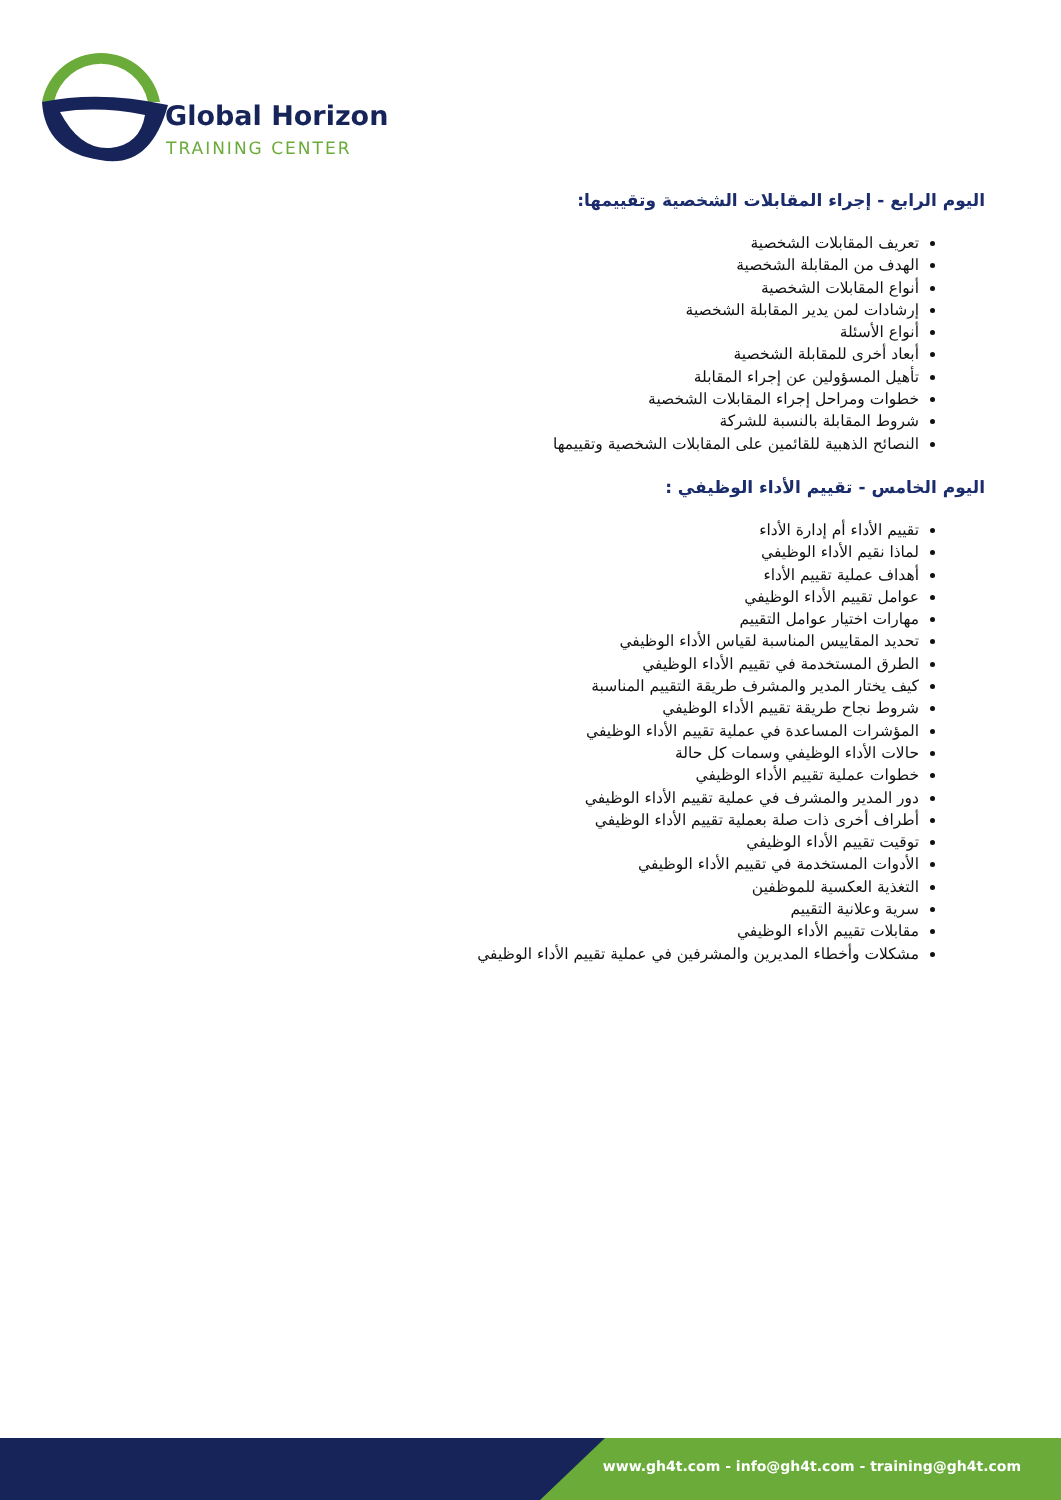Global Horizon
TRAINING CENTER
اليوم الرابع - إجراء المقابلات الشخصية وتقييمها:
تعريف المقابلات الشخصية
الهدف من المقابلة الشخصية
أنواع المقابلات الشخصية
إرشادات لمن يدير المقابلة الشخصية
أنواع الأسئلة
أبعاد أخرى للمقابلة الشخصية
تأهيل المسؤولين عن إجراء المقابلة
خطوات ومراحل إجراء المقابلات الشخصية
شروط المقابلة بالنسبة للشركة
النصائح الذهبية للقائمين على المقابلات الشخصية وتقييمها
اليوم الخامس - تقييم الأداء الوظيفي :
تقييم الأداء أم إدارة الأداء
لماذا نقيم الأداء الوظيفي
أهداف عملية تقييم الأداء
عوامل تقييم الأداء الوظيفي
مهارات اختيار عوامل التقييم
تحديد المقاييس المناسبة لقياس الأداء الوظيفي
الطرق المستخدمة في تقييم الأداء الوظيفي
كيف يختار المدير والمشرف طريقة التقييم المناسبة
شروط نجاح طريقة تقييم الأداء الوظيفي
المؤشرات المساعدة في عملية تقييم الأداء الوظيفي
حالات الأداء الوظيفي وسمات كل حالة
خطوات عملية تقييم الأداء الوظيفي
دور المدير والمشرف في عملية تقييم الأداء الوظيفي
أطراف أخرى ذات صلة بعملية تقييم الأداء الوظيفي
توقيت تقييم الأداء الوظيفي
الأدوات المستخدمة في تقييم الأداء الوظيفي
التغذية العكسية للموظفين
سرية وعلانية التقييم
مقابلات تقييم الأداء الوظيفي
مشكلات وأخطاء المديرين والمشرفين في عملية تقييم الأداء الوظيفي
www.gh4t.com - info@gh4t.com - training@gh4t.com